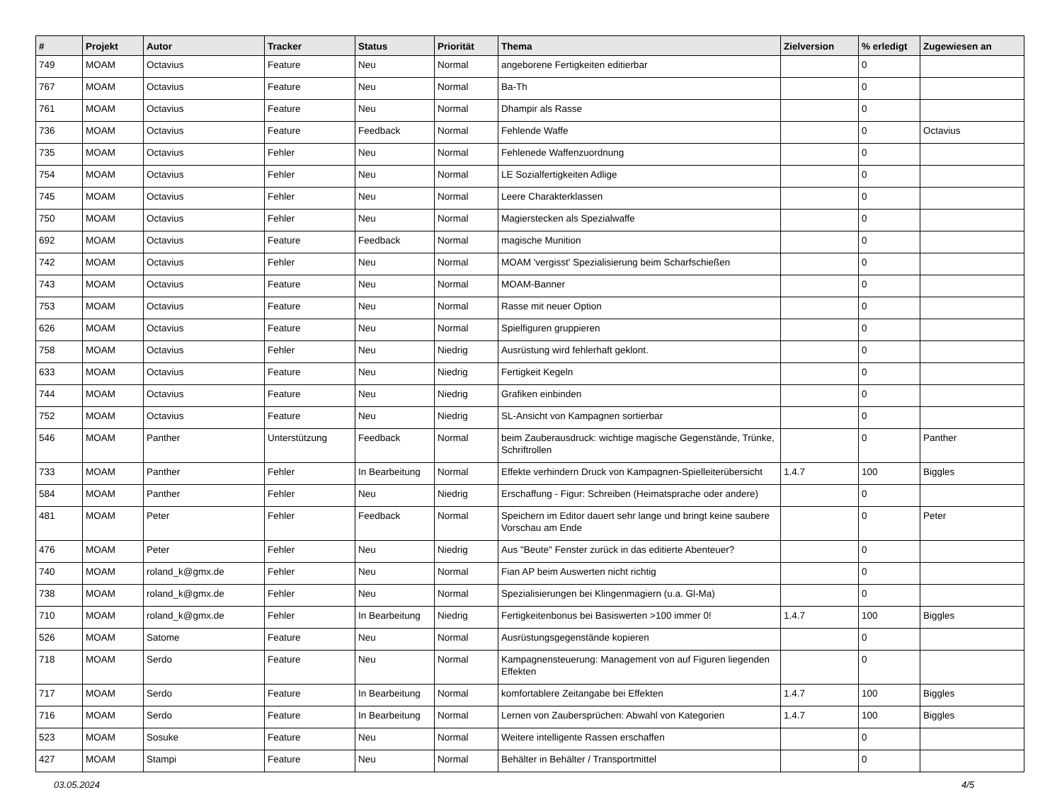| # | Projekt | Autor | Tracker | Status | Priorität | Thema | Zielversion | % erledigt | Zugewiesen an |
| --- | --- | --- | --- | --- | --- | --- | --- | --- | --- |
| 749 | MOAM | Octavius | Feature | Neu | Normal | angeborene Fertigkeiten editierbar | | 0 | |
| 767 | MOAM | Octavius | Feature | Neu | Normal | Ba-Th | | 0 | |
| 761 | MOAM | Octavius | Feature | Neu | Normal | Dhampir als Rasse | | 0 | |
| 736 | MOAM | Octavius | Feature | Feedback | Normal | Fehlende Waffe | | 0 | Octavius |
| 735 | MOAM | Octavius | Fehler | Neu | Normal | Fehlenede Waffenzuordnung | | 0 | |
| 754 | MOAM | Octavius | Fehler | Neu | Normal | LE Sozialfertigkeiten Adlige | | 0 | |
| 745 | MOAM | Octavius | Fehler | Neu | Normal | Leere Charakterklassen | | 0 | |
| 750 | MOAM | Octavius | Fehler | Neu | Normal | Magierstecken als Spezialwaffe | | 0 | |
| 692 | MOAM | Octavius | Feature | Feedback | Normal | magische Munition | | 0 | |
| 742 | MOAM | Octavius | Fehler | Neu | Normal | MOAM 'vergisst' Spezialisierung beim Scharfschießen | | 0 | |
| 743 | MOAM | Octavius | Feature | Neu | Normal | MOAM-Banner | | 0 | |
| 753 | MOAM | Octavius | Feature | Neu | Normal | Rasse mit neuer Option | | 0 | |
| 626 | MOAM | Octavius | Feature | Neu | Normal | Spielfiguren gruppieren | | 0 | |
| 758 | MOAM | Octavius | Fehler | Neu | Niedrig | Ausrüstung wird fehlerhaft geklont. | | 0 | |
| 633 | MOAM | Octavius | Feature | Neu | Niedrig | Fertigkeit Kegeln | | 0 | |
| 744 | MOAM | Octavius | Feature | Neu | Niedrig | Grafiken einbinden | | 0 | |
| 752 | MOAM | Octavius | Feature | Neu | Niedrig | SL-Ansicht von Kampagnen sortierbar | | 0 | |
| 546 | MOAM | Panther | Unterstützung | Feedback | Normal | beim Zauberausdruck: wichtige magische Gegenstände, Trünke, Schriftrollen | | 0 | Panther |
| 733 | MOAM | Panther | Fehler | In Bearbeitung | Normal | Effekte verhindern Druck von Kampagnen-Spielleiterübersicht | 1.4.7 | 100 | Biggles |
| 584 | MOAM | Panther | Fehler | Neu | Niedrig | Erschaffung - Figur: Schreiben (Heimatsprache oder andere) | | 0 | |
| 481 | MOAM | Peter | Fehler | Feedback | Normal | Speichern im Editor dauert sehr lange und bringt keine saubere Vorschau am Ende | | 0 | Peter |
| 476 | MOAM | Peter | Fehler | Neu | Niedrig | Aus "Beute" Fenster zurück in das editierte Abenteuer? | | 0 | |
| 740 | MOAM | roland_k@gmx.de | Fehler | Neu | Normal | Fian AP beim Auswerten nicht richtig | | 0 | |
| 738 | MOAM | roland_k@gmx.de | Fehler | Neu | Normal | Spezialisierungen bei Klingenmagiern (u.a. Gl-Ma) | | 0 | |
| 710 | MOAM | roland_k@gmx.de | Fehler | In Bearbeitung | Niedrig | Fertigkeitenbonus bei Basiswerten >100 immer 0! | 1.4.7 | 100 | Biggles |
| 526 | MOAM | Satome | Feature | Neu | Normal | Ausrüstungsgegenstände kopieren | | 0 | |
| 718 | MOAM | Serdo | Feature | Neu | Normal | Kampagnensteuerung: Management von auf Figuren liegenden Effekten | | 0 | |
| 717 | MOAM | Serdo | Feature | In Bearbeitung | Normal | komfortablere Zeitangabe bei Effekten | 1.4.7 | 100 | Biggles |
| 716 | MOAM | Serdo | Feature | In Bearbeitung | Normal | Lernen von Zaubersprüchen: Abwahl von Kategorien | 1.4.7 | 100 | Biggles |
| 523 | MOAM | Sosuke | Feature | Neu | Normal | Weitere intelligente Rassen erschaffen | | 0 | |
| 427 | MOAM | Stampi | Feature | Neu | Normal | Behälter in Behälter / Transportmittel | | 0 | |
03.05.2024 4/5